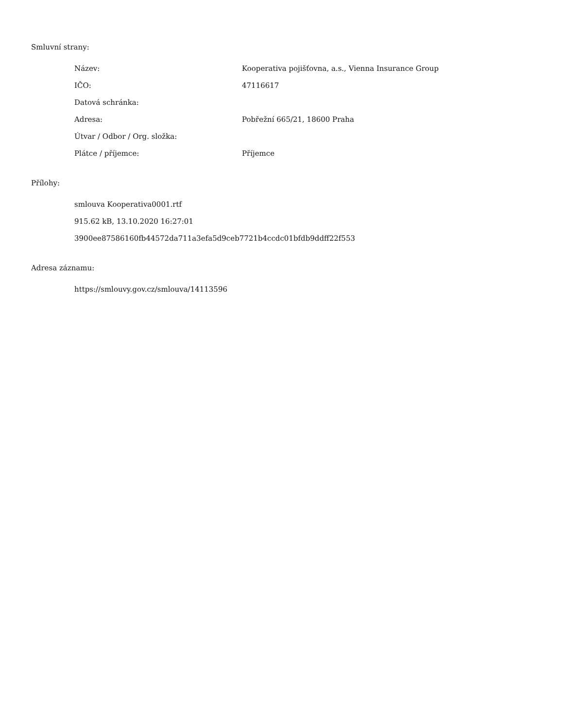Smluvní strany:
| Název: | Kooperativa pojišťovna, a.s., Vienna Insurance Group |
| IČO: | 47116617 |
| Datová schránka: | |
| Adresa: | Pobřežní 665/21, 18600 Praha |
| Útvar / Odbor / Org. složka: | |
| Plátce / příjemce: | Příjemce |
Přílohy:
smlouva Kooperativa0001.rtf
915.62 kB, 13.10.2020 16:27:01
3900ee87586160fb44572da711a3efa5d9ceb7721b4ccdc01bfdb9ddff22f553
Adresa záznamu:
https://smlouvy.gov.cz/smlouva/14113596